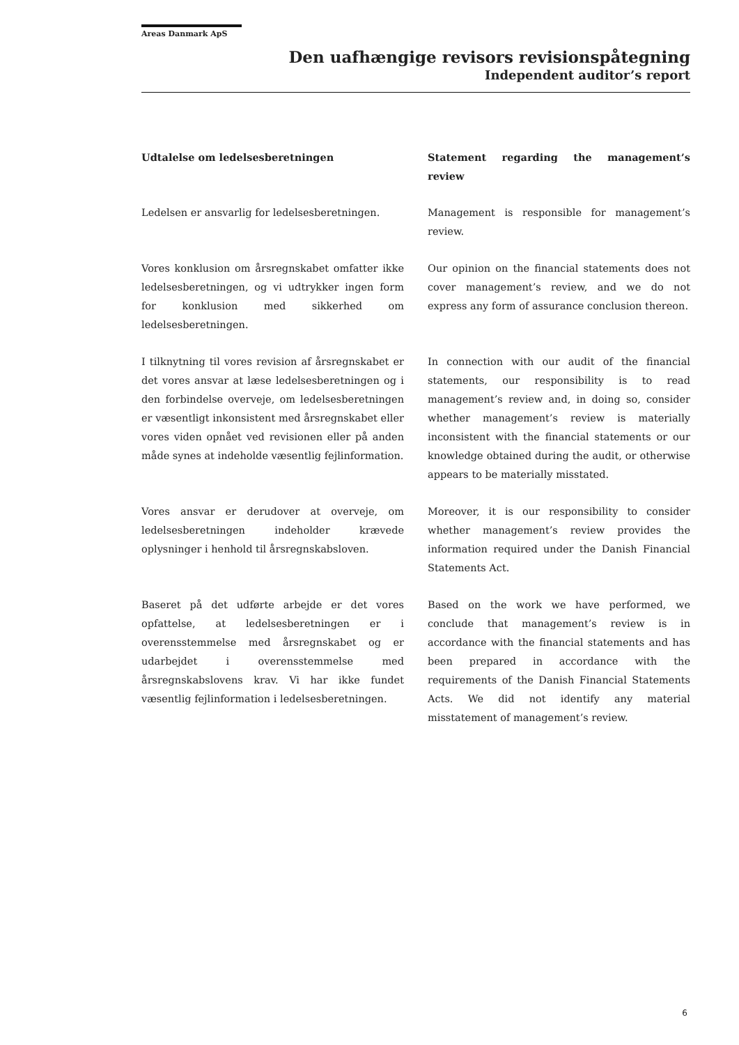Areas Danmark ApS
Den uafhængige revisors revisionspåtegning
Independent auditor’s report
Udtalelse om ledelsesberetningen Statement regarding the management’s review
Ledelsen er ansvarlig for ledelsesberetningen.
Management is responsible for management’s review.
Vores konklusion om årsregnskabet omfatter ikke ledelsesberetningen, og vi udtrykker ingen form for konklusion med sikkerhed om ledelsesberetningen.
Our opinion on the financial statements does not cover management’s review, and we do not express any form of assurance conclusion thereon.
I tilknytning til vores revision af årsregnskabet er det vores ansvar at læse ledelsesberetningen og i den forbindelse overveje, om ledelsesberetningen er væsentligt inkonsistent med årsregnskabet eller vores viden opnået ved revisionen eller på anden måde synes at indeholde væsentlig fejlinformation.
In connection with our audit of the financial statements, our responsibility is to read management’s review and, in doing so, consider whether management’s review is materially inconsistent with the financial statements or our knowledge obtained during the audit, or otherwise appears to be materially misstated.
Vores ansvar er derudover at overveje, om ledelsesberetningen indeholder krævede oplysninger i henhold til årsregnskabsloven.
Moreover, it is our responsibility to consider whether management’s review provides the information required under the Danish Financial Statements Act.
Baseret på det udførte arbejde er det vores opfattelse, at ledelsesberetningen er i overensstemmelse med årsregnskabet og er udarbejdet i overensstemmelse med årsregnskabslovens krav. Vi har ikke fundet væsentlig fejlinformation i ledelsesberetningen.
Based on the work we have performed, we conclude that management’s review is in accordance with the financial statements and has been prepared in accordance with the requirements of the Danish Financial Statements Acts. We did not identify any material misstatement of management’s review.
6